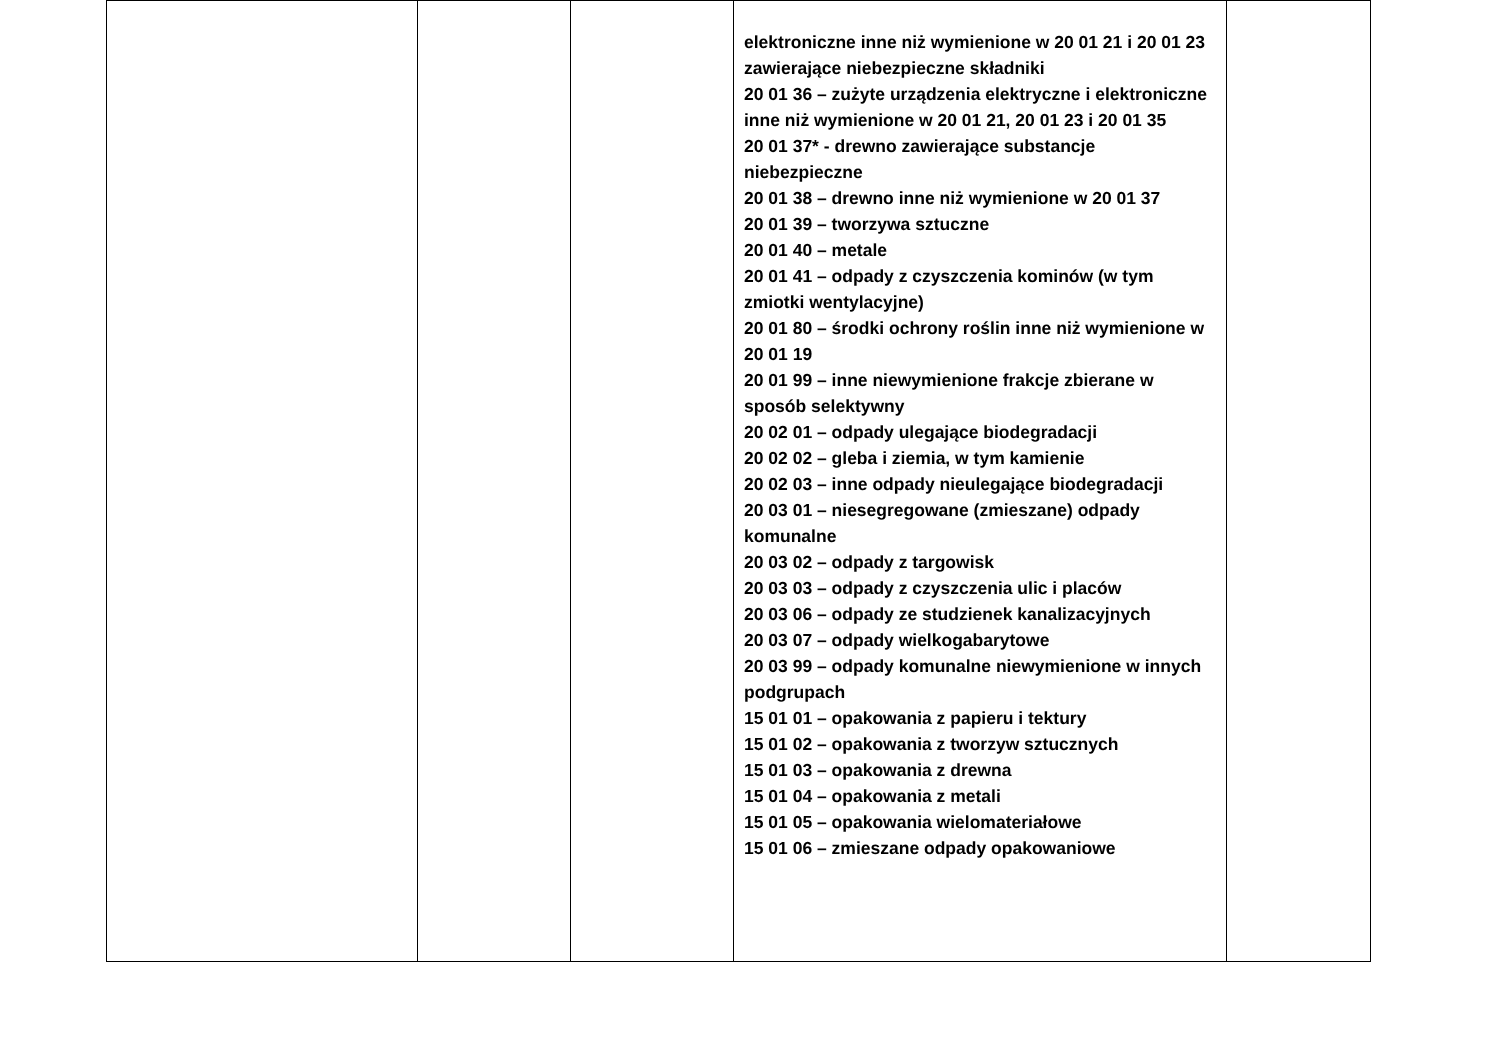| | | | elektroniczne inne niż wymienione w 20 01 21 i 20 01 23 zawierające niebezpieczne składniki 20 01 36 – zużyte urządzenia elektryczne i elektroniczne inne niż wymienione w 20 01 21, 20 01 23 i 20 01 35 20 01 37* - drewno zawierające substancje niebezpieczne 20 01 38 – drewno inne niż wymienione w 20 01 37 20 01 39 – tworzywa sztuczne 20 01 40 – metale 20 01 41 – odpady z czyszczenia kominów (w tym zmiotki wentylacyjne) 20 01 80 – środki ochrony roślin inne niż wymienione w 20 01 19 20 01 99 – inne niewymienione frakcje zbierane w sposób selektywny 20 02 01 – odpady ulegające biodegradacji 20 02 02 – gleba i ziemia, w tym kamienie 20 02 03 – inne odpady nieulegające biodegradacji 20 03 01 – niesegregowane (zmieszane) odpady komunalne 20 03 02 – odpady z targowisk 20 03 03 – odpady z czyszczenia ulic i placów 20 03 06 – odpady ze studzienek kanalizacyjnych 20 03 07 – odpady wielkogabarytowe 20 03 99 – odpady komunalne niewymienione w innych podgrupach 15 01 01 – opakowania z papieru i tektury 15 01 02 – opakowania z tworzyw sztucznych 15 01 03 – opakowania z drewna 15 01 04 – opakowania z metali 15 01 05 – opakowania wielomateriałowe 15 01 06 – zmieszane odpady opakowaniowe | |